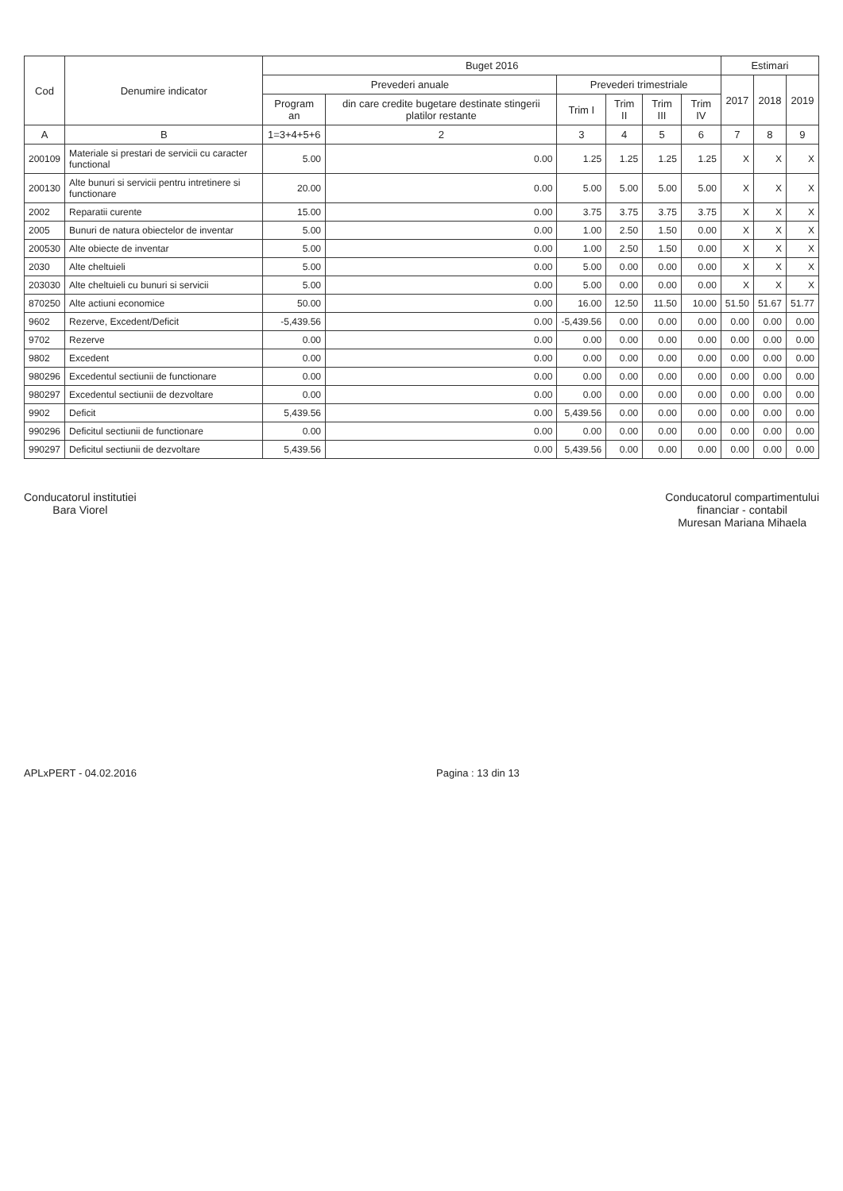| Cod | Denumire indicator | Buget 2016 | | | | | | Estimari | | |
| --- | --- | --- | --- | --- | --- | --- | --- | --- | --- | --- |
| | | Prevederi anuale | | Prevederi trimestriale | | | | 2017 | 2018 | 2019 |
| | | Program an | din care credite bugetare destinate stingerii platilor restante | Trim I | Trim II | Trim III | Trim IV | | | |
| A | B | 1=3+4+5+6 | 2 | 3 | 4 | 5 | 6 | 7 | 8 | 9 |
| 200109 | Materiale si prestari de servicii cu caracter functional | 5.00 | 0.00 | 1.25 | 1.25 | 1.25 | 1.25 | X | X | X |
| 200130 | Alte bunuri si servicii pentru intretinere si functionare | 20.00 | 0.00 | 5.00 | 5.00 | 5.00 | 5.00 | X | X | X |
| 2002 | Reparatii curente | 15.00 | 0.00 | 3.75 | 3.75 | 3.75 | 3.75 | X | X | X |
| 2005 | Bunuri de natura obiectelor de inventar | 5.00 | 0.00 | 1.00 | 2.50 | 1.50 | 0.00 | X | X | X |
| 200530 | Alte obiecte de inventar | 5.00 | 0.00 | 1.00 | 2.50 | 1.50 | 0.00 | X | X | X |
| 2030 | Alte cheltuieli | 5.00 | 0.00 | 5.00 | 0.00 | 0.00 | 0.00 | X | X | X |
| 203030 | Alte cheltuieli cu bunuri si servicii | 5.00 | 0.00 | 5.00 | 0.00 | 0.00 | 0.00 | X | X | X |
| 870250 | Alte actiuni economice | 50.00 | 0.00 | 16.00 | 12.50 | 11.50 | 10.00 | 51.50 | 51.67 | 51.77 |
| 9602 | Rezerve, Excedent/Deficit | -5,439.56 | 0.00 | -5,439.56 | 0.00 | 0.00 | 0.00 | 0.00 | 0.00 | 0.00 |
| 9702 | Rezerve | 0.00 | 0.00 | 0.00 | 0.00 | 0.00 | 0.00 | 0.00 | 0.00 | 0.00 |
| 9802 | Excedent | 0.00 | 0.00 | 0.00 | 0.00 | 0.00 | 0.00 | 0.00 | 0.00 | 0.00 |
| 980296 | Excedentul sectiunii de functionare | 0.00 | 0.00 | 0.00 | 0.00 | 0.00 | 0.00 | 0.00 | 0.00 | 0.00 |
| 980297 | Excedentul sectiunii de dezvoltare | 0.00 | 0.00 | 0.00 | 0.00 | 0.00 | 0.00 | 0.00 | 0.00 | 0.00 |
| 9902 | Deficit | 5,439.56 | 0.00 | 5,439.56 | 0.00 | 0.00 | 0.00 | 0.00 | 0.00 | 0.00 |
| 990296 | Deficitul sectiunii de functionare | 0.00 | 0.00 | 0.00 | 0.00 | 0.00 | 0.00 | 0.00 | 0.00 | 0.00 |
| 990297 | Deficitul sectiunii de dezvoltare | 5,439.56 | 0.00 | 5,439.56 | 0.00 | 0.00 | 0.00 | 0.00 | 0.00 | 0.00 |
Conducatorul institutiei
Bara Viorel
Conducatorul compartimentului
financiar - contabil
Muresan Mariana Mihaela
APLxPERT - 04.02.2016 Pagina : 13 din 13